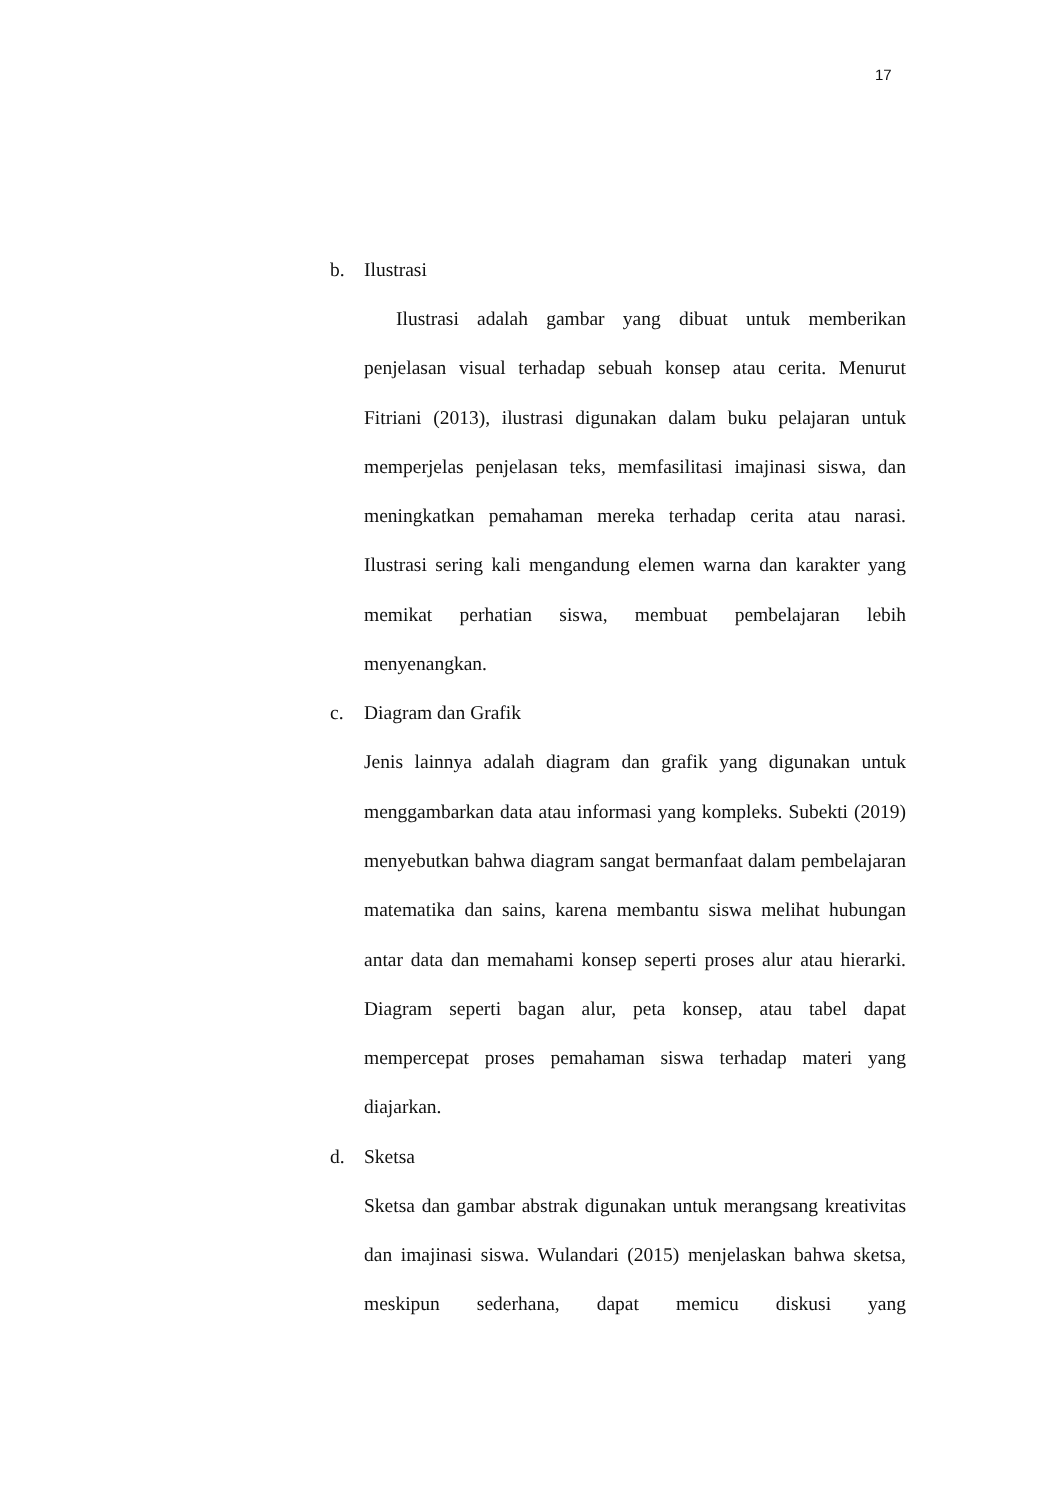17
b. Ilustrasi
Ilustrasi adalah gambar yang dibuat untuk memberikan penjelasan visual terhadap sebuah konsep atau cerita. Menurut Fitriani (2013), ilustrasi digunakan dalam buku pelajaran untuk memperjelas penjelasan teks, memfasilitasi imajinasi siswa, dan meningkatkan pemahaman mereka terhadap cerita atau narasi. Ilustrasi sering kali mengandung elemen warna dan karakter yang memikat perhatian siswa, membuat pembelajaran lebih menyenangkan.
c. Diagram dan Grafik
Jenis lainnya adalah diagram dan grafik yang digunakan untuk menggambarkan data atau informasi yang kompleks. Subekti (2019) menyebutkan bahwa diagram sangat bermanfaat dalam pembelajaran matematika dan sains, karena membantu siswa melihat hubungan antar data dan memahami konsep seperti proses alur atau hierarki. Diagram seperti bagan alur, peta konsep, atau tabel dapat mempercepat proses pemahaman siswa terhadap materi yang diajarkan.
d. Sketsa
Sketsa dan gambar abstrak digunakan untuk merangsang kreativitas dan imajinasi siswa. Wulandari (2015) menjelaskan bahwa sketsa, meskipun sederhana, dapat memicu diskusi yang